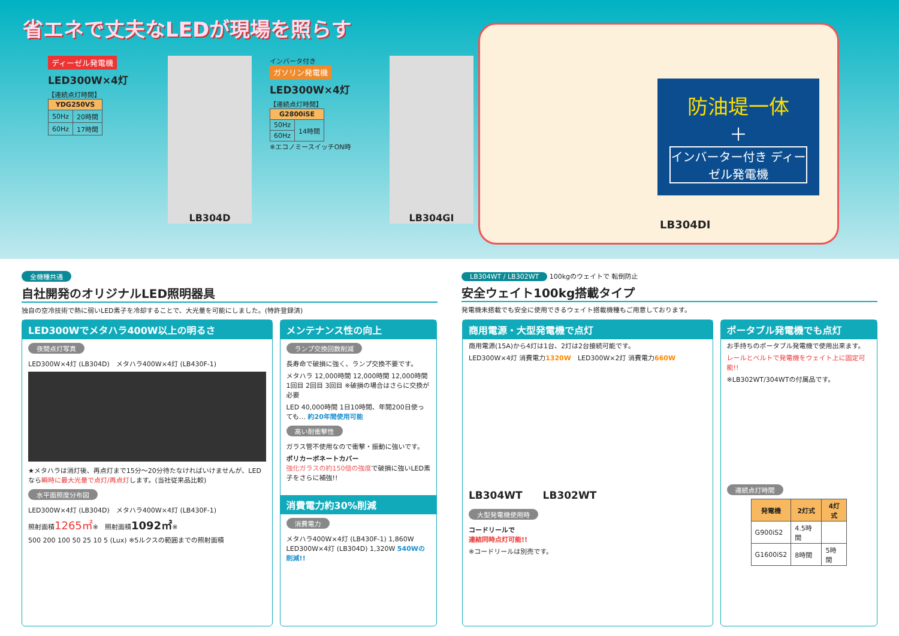省エネで丈夫なLEDが現場を照らす
ディーゼル発電機
LED300W×4灯
【連続点灯時間】
| YDG250VS | |
| --- | --- |
| 50Hz | 20時間 |
| 60Hz | 17時間 |
LB304D
インバータ付き
ガソリン発電機
LED300W×4灯
【連続点灯時間】
| G2800iSE | |
| --- | --- |
| 50Hz | 14時間 |
| 60Hz | |
※エコノミースイッチON時
LB304GI
LB304DI
防油堤一体
＋
インバーター付き ディーゼル発電機
全機種共通
自社開発のオリジナルLED照明器具
独自の空冷技術で熱に弱いLED素子を冷却することで、大光量を可能にしました。(特許登録済)
LB304WT / LB302WT 100kgのウェイトで 転倒防止
安全ウェイト100kg搭載タイプ
発電機未搭載でも安全に使用できるウェイト搭載機種もご用意しております。
LED300Wでメタハラ400W以上の明るさ
夜間点灯写真
LED300W×4灯 (LB304D)　メタハラ400W×4灯 (LB430F-1)
★メタハラは消灯後、再点灯まで15分～20分待たなければいけませんが、LEDなら瞬時に最大光量で点灯/再点灯します。(当社従来品比較)
水平面照度分布図
LED300W×4灯 (LB304D)　メタハラ400W×4灯 (LB430F-1)
照射面積1265㎡※　照射面積1092㎡※
500 200 100 50 25 10 5 (Lux) ※5ルクスの範囲までの照射面積
メンテナンス性の向上
ランプ交換回数削減
長寿命で破損に強く、ランプ交換不要です。
メタハラ 12,000時間 12,000時間 12,000時間 1回目 2回目 3回目 ※破損の場合はさらに交換が必要
LED 40,000時間 1日10時間、年間200日使っても… 約20年間使用可能
高い耐衝撃性
ガラス管不使用なので衝撃・振動に強いです。
ポリカーボネートカバー
強化ガラスの約150倍の強度で破損に強いLED素子をさらに補強!!
消費電力約30%削減
消費電力
メタハラ400W×4灯 (LB430F-1) 1,860W
LED300W×4灯 (LB304D) 1,320W 540Wの削減!!
商用電源・大型発電機で点灯
商用電源(15A)から4灯は1台、2灯は2台接続可能です。
LED300W×4灯 消費電力1320W　LED300W×2灯 消費電力660W
LB304WT　　LB302WT
大型発電機使用時
コードリールで
連結同時点灯可能!!
※コードリールは別売です。
ポータブル発電機でも点灯
お手持ちのポータブル発電機で使用出来ます。
レールとベルトで発電機をウェイト上に固定可能!!
※LB302WT/304WTの付属品です。
連続点灯時間
| 発電機 | 2灯式 | 4灯式 |
| --- | --- | --- |
| G900iS2 | 4.5時間 | |
| G1600iS2 | 8時間 | 5時間 |